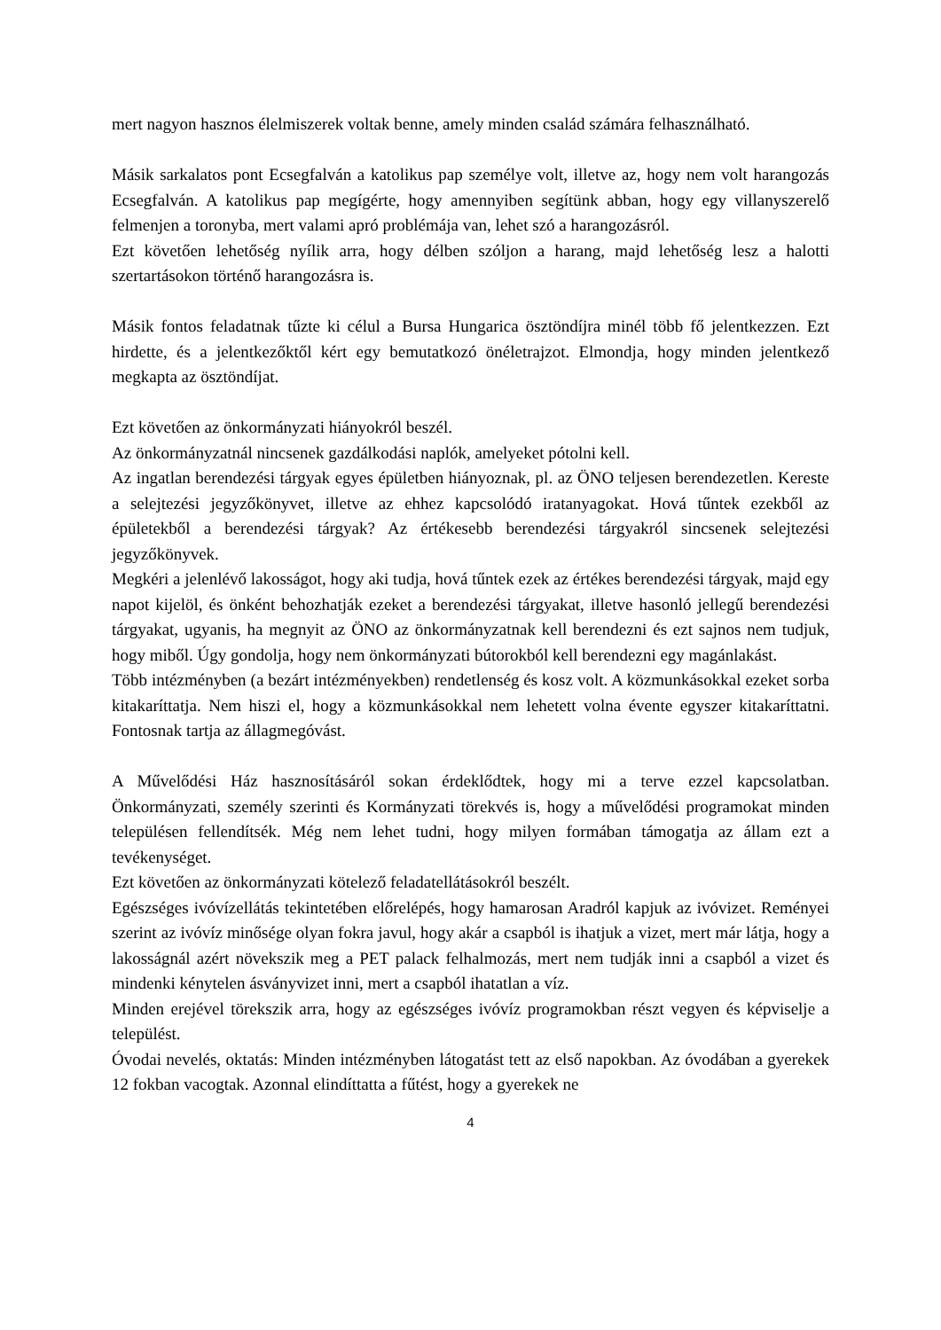mert nagyon hasznos élelmiszerek voltak benne, amely minden család számára felhasználható.
Másik sarkalatos pont Ecsegfalván a katolikus pap személye volt, illetve az, hogy nem volt harangozás Ecsegfalván. A katolikus pap megígérte, hogy amennyiben segítünk abban, hogy egy villanyszerelő felmenjen a toronyba, mert valami apró problémája van, lehet szó a harangozásról.
Ezt követően lehetőség nyílik arra, hogy délben szóljon a harang, majd lehetőség lesz a halotti szertartásokon történő harangozásra is.
Másik fontos feladatnak tűzte ki célul a Bursa Hungarica ösztöndíjra minél több fő jelentkezzen. Ezt hirdette, és a jelentkezőktől kért egy bemutatkozó önéletrajzot. Elmondja, hogy minden jelentkező megkapta az ösztöndíjat.
Ezt követően az önkormányzati hiányokról beszél.
Az önkormányzatnál nincsenek gazdálkodási naplók, amelyeket pótolni kell.
Az ingatlan berendezési tárgyak egyes épületben hiányoznak, pl. az ÖNO teljesen berendezetlen. Kereste a selejtezési jegyzőkönyvet, illetve az ehhez kapcsolódó iratanyagokat. Hová tűntek ezekből az épületekből a berendezési tárgyak? Az értékesebb berendezési tárgyakról sincsenek selejtezési jegyzőkönyvek.
Megkéri a jelenlévő lakosságot, hogy aki tudja, hová tűntek ezek az értékes berendezési tárgyak, majd egy napot kijelöl, és önként behozhatják ezeket a berendezési tárgyakat, illetve hasonló jellegű berendezési tárgyakat, ugyanis, ha megnyit az ÖNO az önkormányzatnak kell berendezni és ezt sajnos nem tudjuk, hogy miből. Úgy gondolja, hogy nem önkormányzati bútorokból kell berendezni egy magánlakást.
Több intézményben (a bezárt intézményekben) rendetlenség és kosz volt. A közmunkásokkal ezeket sorba kitakaríttatja. Nem hiszi el, hogy a közmunkásokkal nem lehetett volna évente egyszer kitakaríttatni. Fontosnak tartja az állagmegóvást.
A Művelődési Ház hasznosításáról sokan érdeklődtek, hogy mi a terve ezzel kapcsolatban. Önkormányzati, személy szerinti és Kormányzati törekvés is, hogy a művelődési programokat minden településen fellendítsék. Még nem lehet tudni, hogy milyen formában támogatja az állam ezt a tevékenységet.
Ezt követően az önkormányzati kötelező feladatellátásokról beszélt.
Egészséges ivóvízellátás tekintetében előrelépés, hogy hamarosan Aradról kapjuk az ivóvizet. Reményei szerint az ivóvíz minősége olyan fokra javul, hogy akár a csapból is ihatjuk a vizet, mert már látja, hogy a lakosságnál azért növekszik meg a PET palack felhalmozás, mert nem tudják inni a csapból a vizet és mindenki kénytelen ásványvizet inni, mert a csapból ihatatlan a víz.
Minden erejével törekszik arra, hogy az egészséges ivóvíz programokban részt vegyen és képviselje a települést.
Óvodai nevelés, oktatás: Minden intézményben látogatást tett az első napokban. Az óvodában a gyerekek 12 fokban vacogtak. Azonnal elindíttatta a fűtést, hogy a gyerekek ne
4